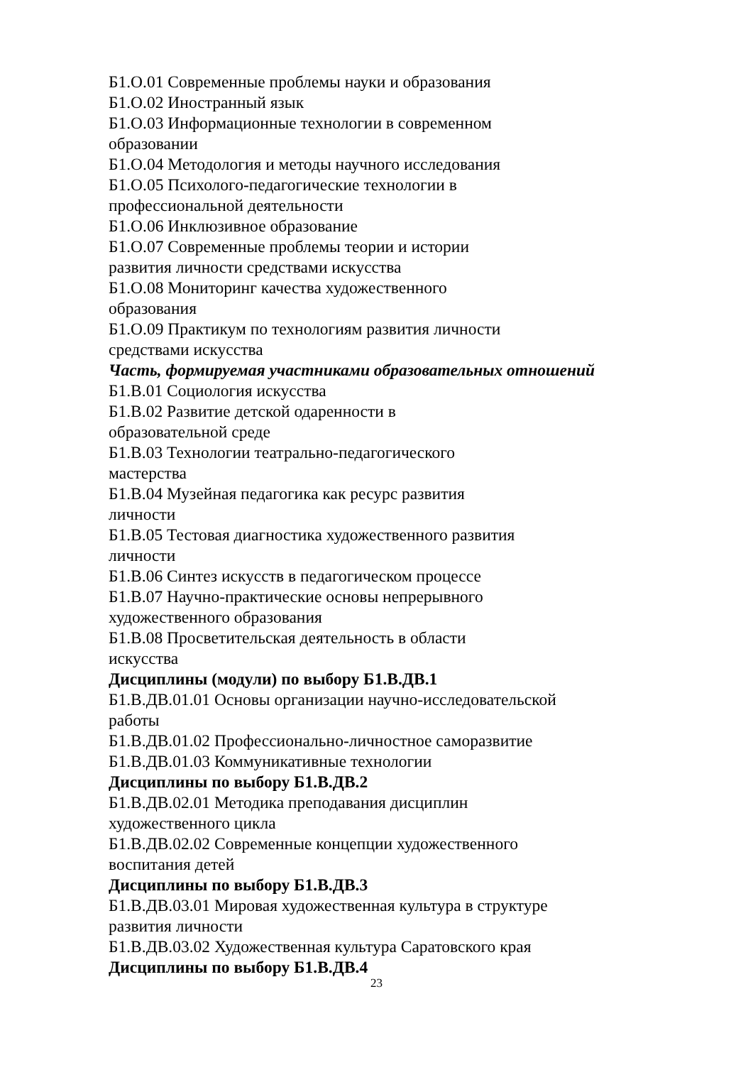Б1.О.01 Современные проблемы науки и образования
Б1.О.02 Иностранный язык
Б1.О.03 Информационные технологии в современном
образовании
Б1.О.04 Методология и методы научного исследования
Б1.О.05 Психолого-педагогические технологии в
профессиональной деятельности
Б1.О.06 Инклюзивное образование
Б1.О.07 Современные проблемы теории и истории
развития личности средствами искусства
Б1.О.08 Мониторинг качества художественного
образования
Б1.О.09 Практикум по технологиям развития личности
средствами искусства
Часть, формируемая участниками образовательных отношений
Б1.В.01 Социология искусства
Б1.В.02 Развитие детской одаренности в
образовательной среде
Б1.В.03 Технологии театрально-педагогического
мастерства
Б1.В.04 Музейная педагогика как ресурс развития
личности
Б1.В.05 Тестовая диагностика художественного развития
личности
Б1.В.06 Синтез искусств в педагогическом процессе
Б1.В.07 Научно-практические основы непрерывного
художественного образования
Б1.В.08 Просветительская деятельность в области
искусства
Дисциплины (модули) по выбору Б1.В.ДВ.1
Б1.В.ДВ.01.01 Основы организации научно-исследовательской
работы
Б1.В.ДВ.01.02 Профессионально-личностное саморазвитие
Б1.В.ДВ.01.03 Коммуникативные технологии
Дисциплины по выбору Б1.В.ДВ.2
Б1.В.ДВ.02.01 Методика преподавания дисциплин
художественного цикла
Б1.В.ДВ.02.02 Современные концепции художественного
воспитания детей
Дисциплины по выбору Б1.В.ДВ.3
Б1.В.ДВ.03.01 Мировая художественная культура в структуре
развития личности
Б1.В.ДВ.03.02 Художественная культура Саратовского края
Дисциплины по выбору Б1.В.ДВ.4
23